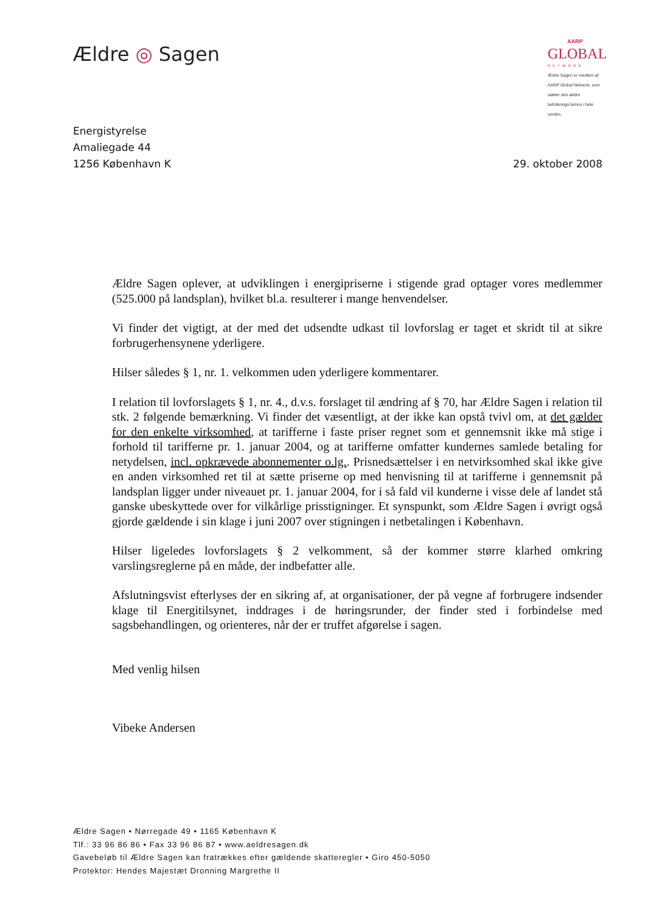Ældre ◎ Sagen
AARP
GLOBAL
NETWORK
Ældre Sagen er medlem af AARP Global Network, som støtter den ældre befolknings behov i hele verden.
Energistyrelse
Amaliegade 44
1256 København K
29. oktober 2008
Ældre Sagen oplever, at udviklingen i energipriserne i stigende grad optager vores medlemmer (525.000 på landsplan), hvilket bl.a. resulterer i mange henvendelser.
Vi finder det vigtigt, at der med det udsendte udkast til lovforslag er taget et skridt til at sikre forbrugerhensynene yderligere.
Hilser således § 1, nr. 1. velkommen uden yderligere kommentarer.
I relation til lovforslagets § 1, nr. 4., d.v.s. forslaget til ændring af § 70, har Ældre Sagen i relation til stk. 2 følgende bemærkning. Vi finder det væsentligt, at der ikke kan opstå tvivl om, at det gælder for den enkelte virksomhed, at tarifferne i faste priser regnet som et gennemsnit ikke må stige i forhold til tarifferne pr. 1. januar 2004, og at tarifferne omfatter kundernes samlede betaling for netydelsen, incl. opkrævede abonnementer o.lg.. Prisnedsættelser i en netvirksomhed skal ikke give en anden virksomhed ret til at sætte priserne op med henvisning til at tarifferne i gennemsnit på landsplan ligger under niveauet pr. 1. januar 2004, for i så fald vil kunderne i visse dele af landet stå ganske ubeskyttede over for vilkårlige prisstigninger. Et synspunkt, som Ældre Sagen i øvrigt også gjorde gældende i sin klage i juni 2007 over stigningen i netbetalingen i København.
Hilser ligeledes lovforslagets § 2 velkomment, så der kommer større klarhed omkring varslingsreglerne på en måde, der indbefatter alle.
Afslutningsvist efterlyses der en sikring af, at organisationer, der på vegne af forbrugere indsender klage til Energitilsynet, inddrages i de høringsrunder, der finder sted i forbindelse med sagsbehandlingen, og orienteres, når der er truffet afgørelse i sagen.
Med venlig hilsen
Vibeke Andersen
Ældre Sagen • Nørregade 49 • 1165 København K
Tlf.: 33 96 86 86 • Fax 33 96 86 87 • www.aeldresagen.dk
Gavebeløb til Ældre Sagen kan fratrækkes efter gældende skatteregler • Giro 450-5050
Protektor: Hendes Majestæt Dronning Margrethe II